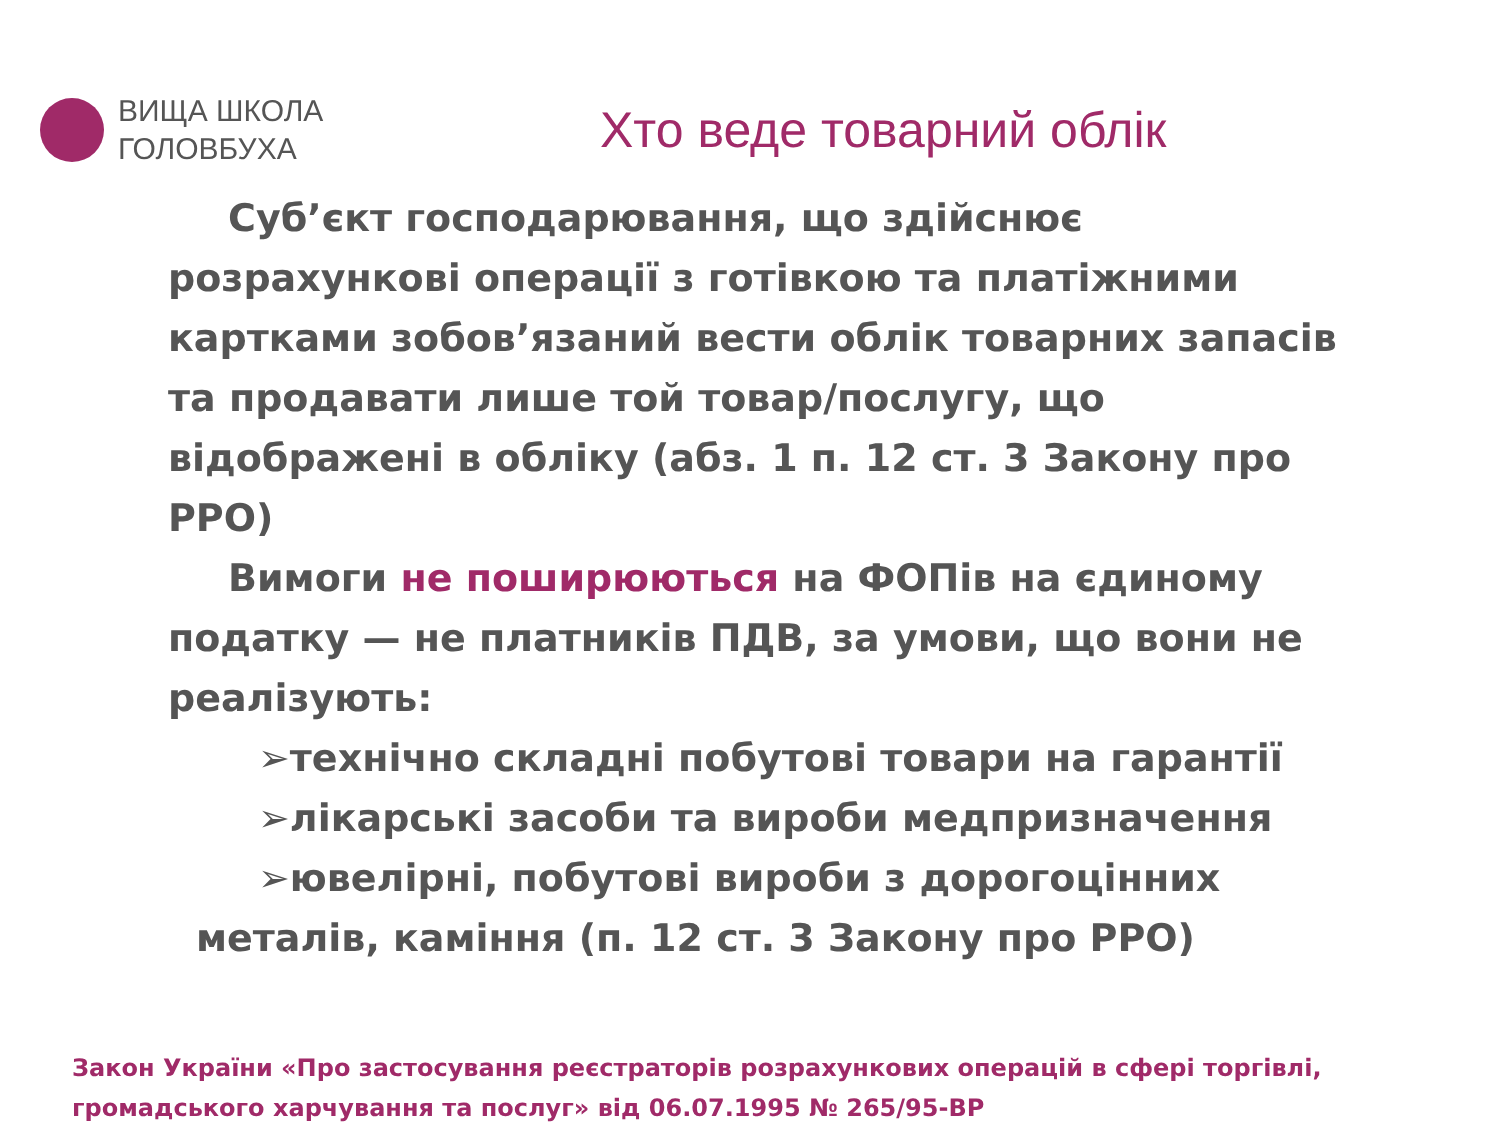ВИЩА ШКОЛА
ГОЛОВБУХА
Хто веде товарний облік
Суб’єкт господарювання, що здійснює розрахункові операції з готівкою та платіжними картками зобов’язаний вести облік товарних запасів та продавати лише той товар/послугу, що відображені в обліку (абз. 1 п. 12 ст. 3 Закону про РРО)
Вимоги не поширюються на ФОПів на єдиному податку — не платників ПДВ, за умови, що вони не реалізують:
➢технічно складні побутові товари на гарантії
➢лікарські засоби та вироби медпризначення
➢ювелірні, побутові вироби з дорогоцінних
металів, каміння (п. 12 ст. 3 Закону про РРО)
Закон України «Про застосування реєстраторів розрахункових операцій в сфері торгівлі, громадського харчування та послуг» від 06.07.1995 № 265/95-ВР